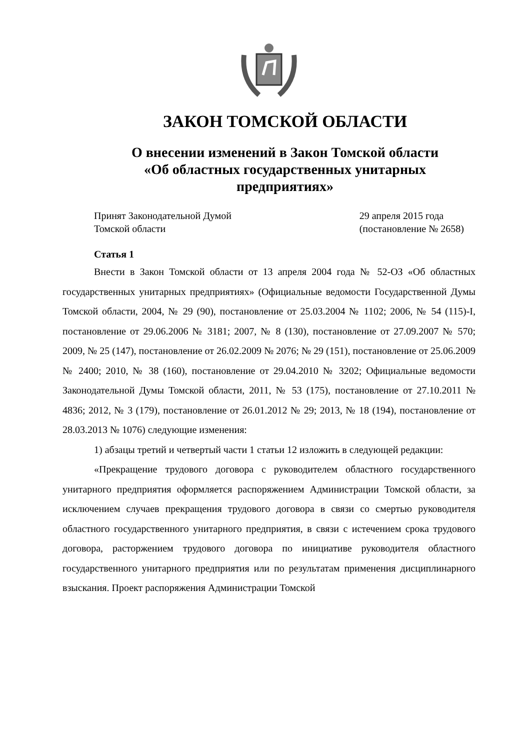ЗАКОН ТОМСКОЙ ОБЛАСТИ
О внесении изменений в Закон Томской области
«Об областных государственных унитарных
предприятиях»
Принят Законодательной Думой
Томской области
29 апреля 2015 года
(постановление № 2658)
Статья 1
Внести в Закон Томской области от 13 апреля 2004 года № 52-ОЗ «Об областных государственных унитарных предприятиях» (Официальные ведомости Государственной Думы Томской области, 2004, № 29 (90), постановление от 25.03.2004 № 1102; 2006, № 54 (115)-I, постановление от 29.06.2006 № 3181; 2007, № 8 (130), постановление от 27.09.2007 № 570; 2009, № 25 (147), постановление от 26.02.2009 № 2076; № 29 (151), постановление от 25.06.2009 № 2400; 2010, № 38 (160), постановление от 29.04.2010 № 3202; Официальные ведомости Законодательной Думы Томской области, 2011, № 53 (175), постановление от 27.10.2011 № 4836; 2012, № 3 (179), постановление от 26.01.2012 № 29; 2013, № 18 (194), постановление от 28.03.2013 № 1076) следующие изменения:
1) абзацы третий и четвертый части 1 статьи 12 изложить в следующей редакции:
«Прекращение трудового договора с руководителем областного государственного унитарного предприятия оформляется распоряжением Администрации Томской области, за исключением случаев прекращения трудового договора в связи со смертью руководителя областного государственного унитарного предприятия, в связи с истечением срока трудового договора, расторжением трудового договора по инициативе руководителя областного государственного унитарного предприятия или по результатам применения дисциплинарного взыскания. Проект распоряжения Администрации Томской